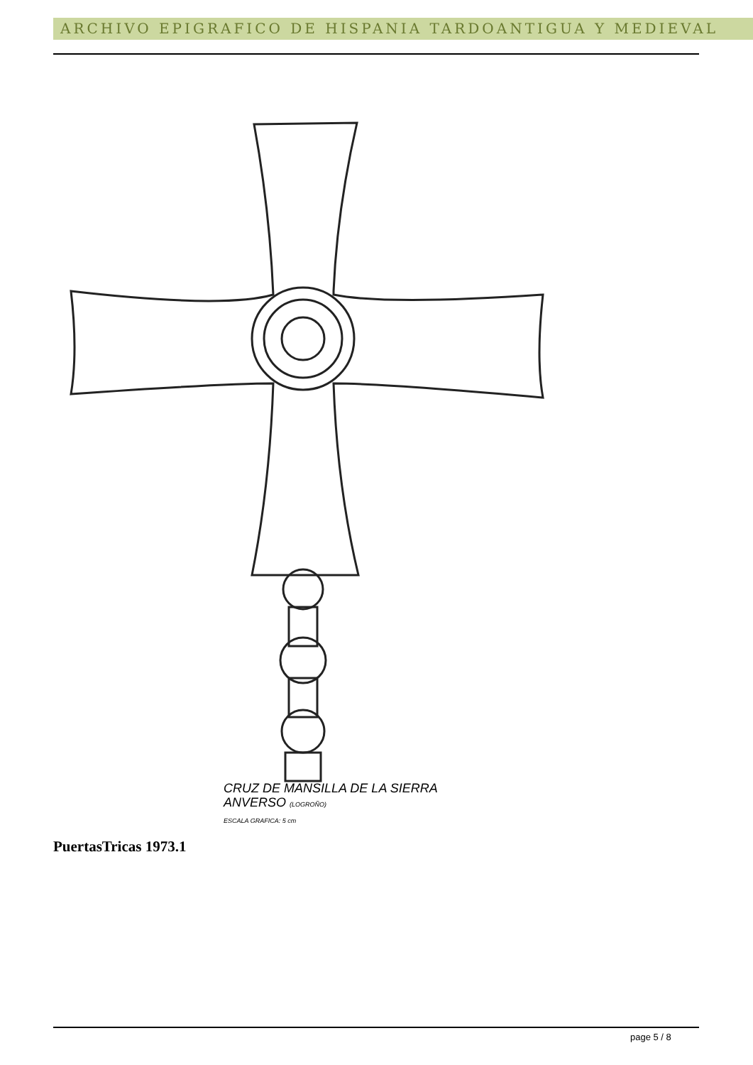ARCHIVO EPIGRAFICO DE HISPANIA TARDOANTIGUA Y MEDIEVAL
CRUZ DE MANSILLA DE LA SIERRA
ANVERSO (LOGROÑO)
ESCALA GRAFICA: 5 cm
PuertasTricas 1973.1
page 5 / 8